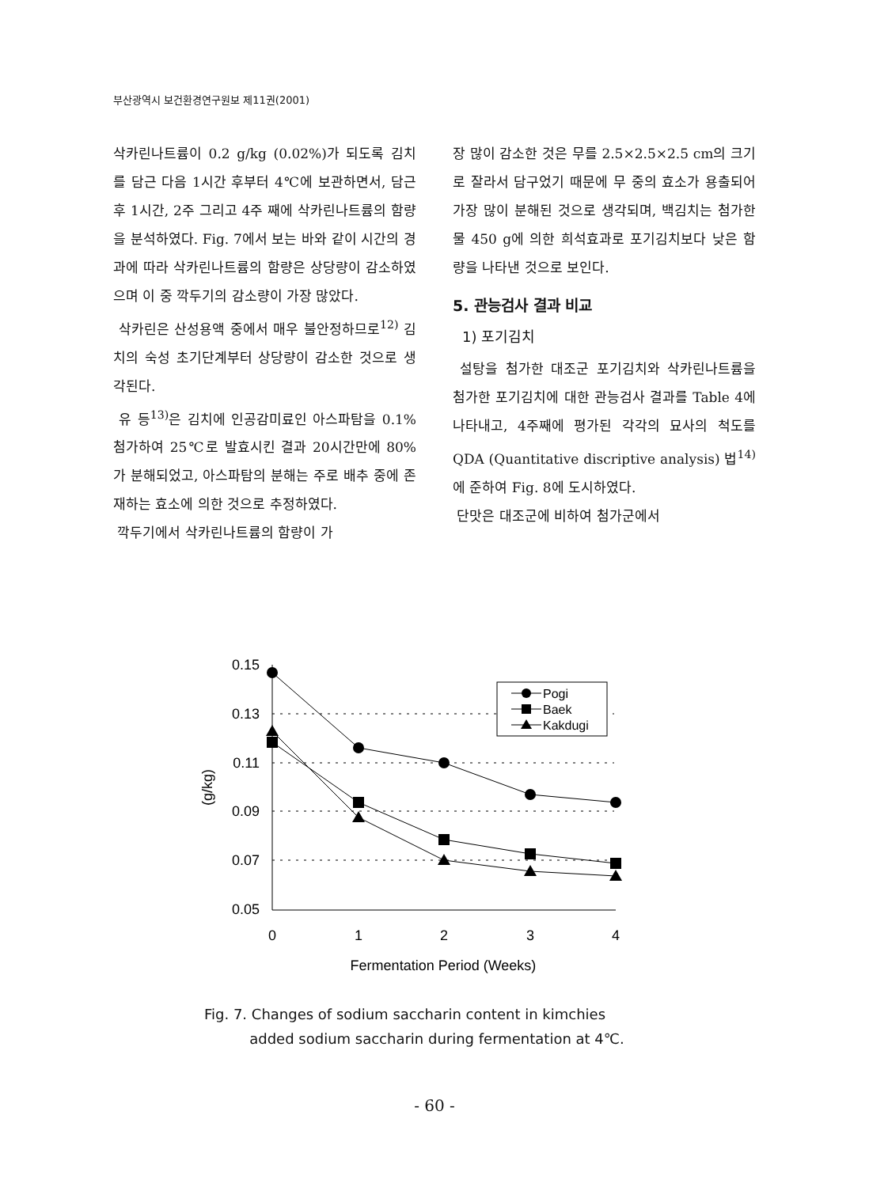부산광역시 보건환경연구원보 제11권(2001)
삭카린나트륨이 0.2 g/kg (0.02%)가 되도록 김치를 담근 다음 1시간 후부터 4℃에 보관하면서, 담근 후 1시간, 2주 그리고 4주 째에 삭카린나트륨의 함량을 분석하였다. Fig. 7에서 보는 바와 같이 시간의 경과에 따라 삭카린나트륨의 함량은 상당량이 감소하였으며 이 중 깍두기의 감소량이 가장 많았다.
삭카린은 산성용액 중에서 매우 불안정하므로<sup>12)</sup> 김치의 숙성 초기단계부터 상당량이 감소한 것으로 생각된다.
유 등<sup>13)</sup>은 김치에 인공감미료인 아스파탐을 0.1% 첨가하여 25℃로 발효시킨 결과 20시간만에 80%가 분해되었고, 아스파탐의 분해는 주로 배추 중에 존재하는 효소에 의한 것으로 추정하였다.
깍두기에서 삭카린나트륨의 함량이 가
장 많이 감소한 것은 무를 2.5×2.5×2.5 cm의 크기로 잘라서 담구었기 때문에 무 중의 효소가 용출되어 가장 많이 분해된 것으로 생각되며, 백김치는 첨가한 물 450 g에 의한 희석효과로 포기김치보다 낮은 함량을 나타낸 것으로 보인다.
5. 관능검사 결과 비교
1) 포기김치
설탕을 첨가한 대조군 포기김치와 삭카린나트륨을 첨가한 포기김치에 대한 관능검사 결과를 Table 4에 나타내고, 4주째에 평가된 각각의 묘사의 척도를 QDA (Quantitative discriptive analysis) 법<sup>14)</sup>에 준하여 Fig. 8에 도시하였다.
단맛은 대조군에 비하여 첨가군에서
0.15
0.13
0.11
0.09
0.07
0.05
0
1
2
3
4
Fermentation Period (Weeks)
(g/kg)
Pogi
Baek
Kakdugi
Fig. 7. Changes of sodium saccharin content in kimchies
added sodium saccharin during fermentation at 4℃.
- 60 -